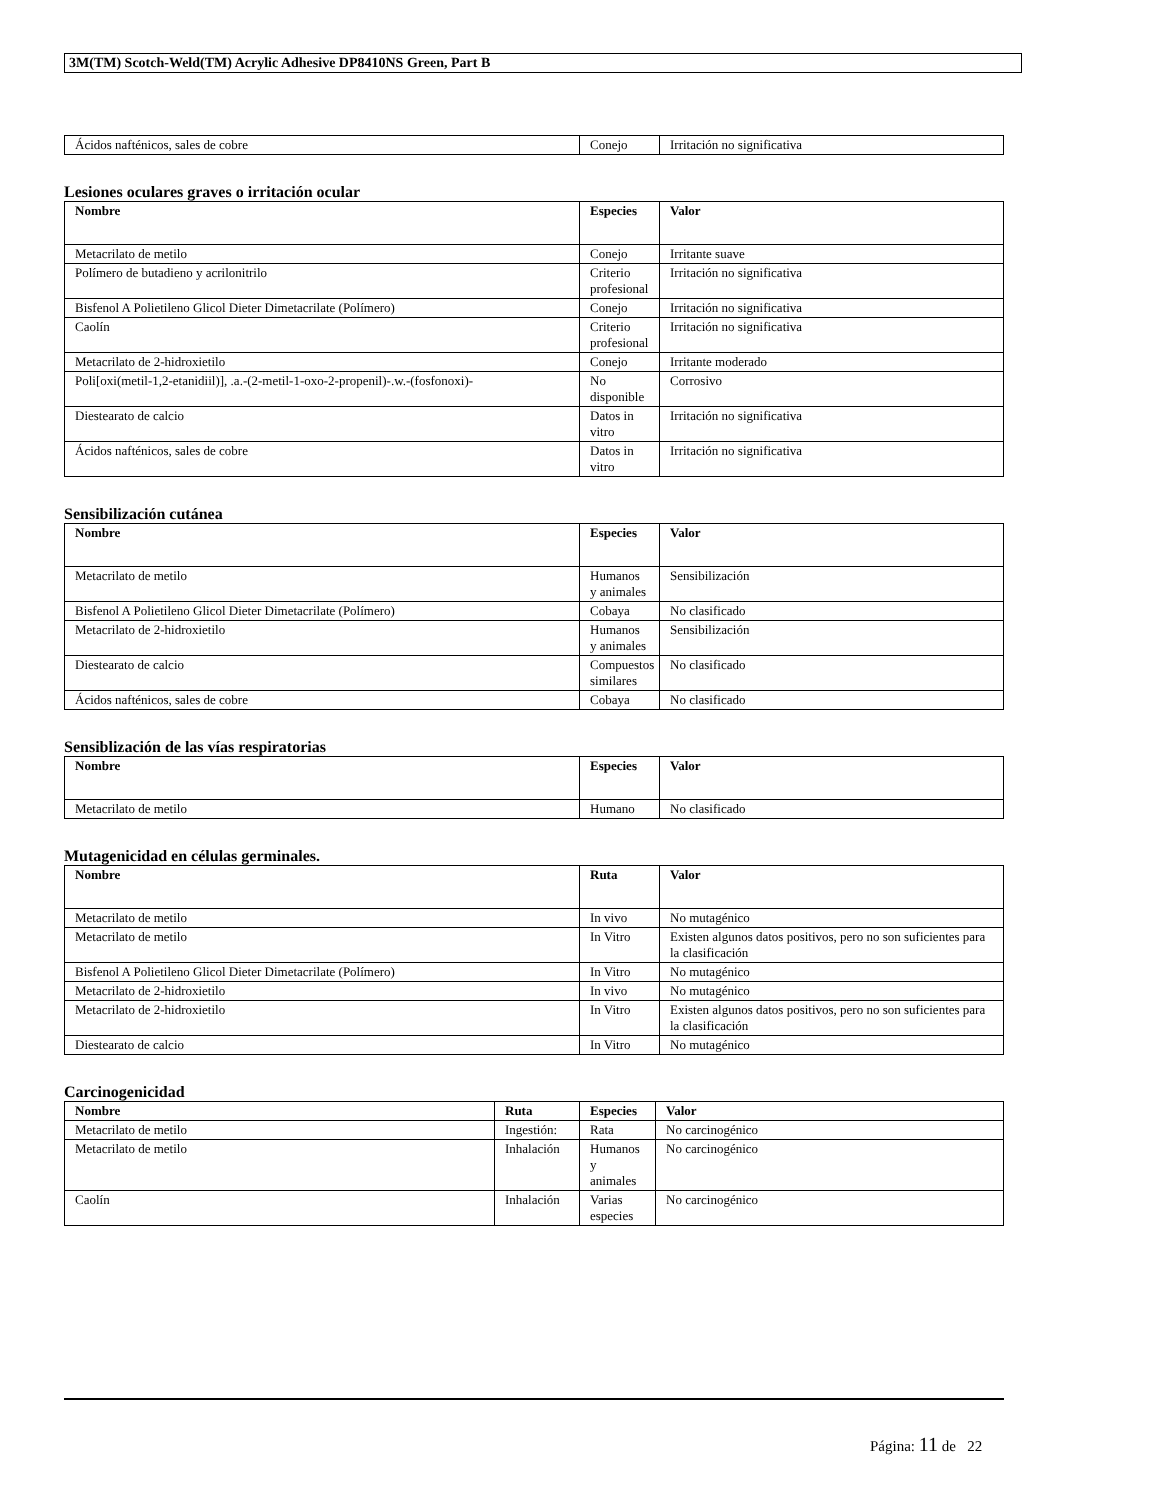3M(TM) Scotch-Weld(TM) Acrylic Adhesive DP8410NS Green, Part B
| Ácidos nafténicos, sales de cobre | Conejo | Irritación no significativa |
Lesiones oculares graves o irritación ocular
| Nombre | Especies | Valor |
| --- | --- | --- |
| Metacrilato de metilo | Conejo | Irritante suave |
| Polímero de butadieno y acrilonitrilo | Criterio profesional | Irritación no significativa |
| Bisfenol A Polietileno Glicol Dieter Dimetacrilate (Polímero) | Conejo | Irritación no significativa |
| Caolín | Criterio profesional | Irritación no significativa |
| Metacrilato de 2-hidroxietilo | Conejo | Irritante moderado |
| Poli[oxi(metil-1,2-etanidiil)], .a.-(2-metil-1-oxo-2-propenil)-.w.-(fosfonoxi)- | No disponible | Corrosivo |
| Diestearato de calcio | Datos in vitro | Irritación no significativa |
| Ácidos nafténicos, sales de cobre | Datos in vitro | Irritación no significativa |
Sensibilización cutánea
| Nombre | Especies | Valor |
| --- | --- | --- |
| Metacrilato de metilo | Humanos y animales | Sensibilización |
| Bisfenol A Polietileno Glicol Dieter Dimetacrilate (Polímero) | Cobaya | No clasificado |
| Metacrilato de 2-hidroxietilo | Humanos y animales | Sensibilización |
| Diestearato de calcio | Compuestos similares | No clasificado |
| Ácidos nafténicos, sales de cobre | Cobaya | No clasificado |
Sensiblización de las vías respiratorias
| Nombre | Especies | Valor |
| --- | --- | --- |
| Metacrilato de metilo | Humano | No clasificado |
Mutagenicidad en células germinales.
| Nombre | Ruta | Valor |
| --- | --- | --- |
| Metacrilato de metilo | In vivo | No mutagénico |
| Metacrilato de metilo | In Vitro | Existen algunos datos positivos, pero no son suficientes para la clasificación |
| Bisfenol A Polietileno Glicol Dieter Dimetacrilate (Polímero) | In Vitro | No mutagénico |
| Metacrilato de 2-hidroxietilo | In vivo | No mutagénico |
| Metacrilato de 2-hidroxietilo | In Vitro | Existen algunos datos positivos, pero no son suficientes para la clasificación |
| Diestearato de calcio | In Vitro | No mutagénico |
Carcinogenicidad
| Nombre | Ruta | Especies | Valor |
| --- | --- | --- | --- |
| Metacrilato de metilo | Ingestión: | Rata | No carcinogénico |
| Metacrilato de metilo | Inhalación | Humanos y animales | No carcinogénico |
| Caolín | Inhalación | Varias especies | No carcinogénico |
Página: 11 de 22